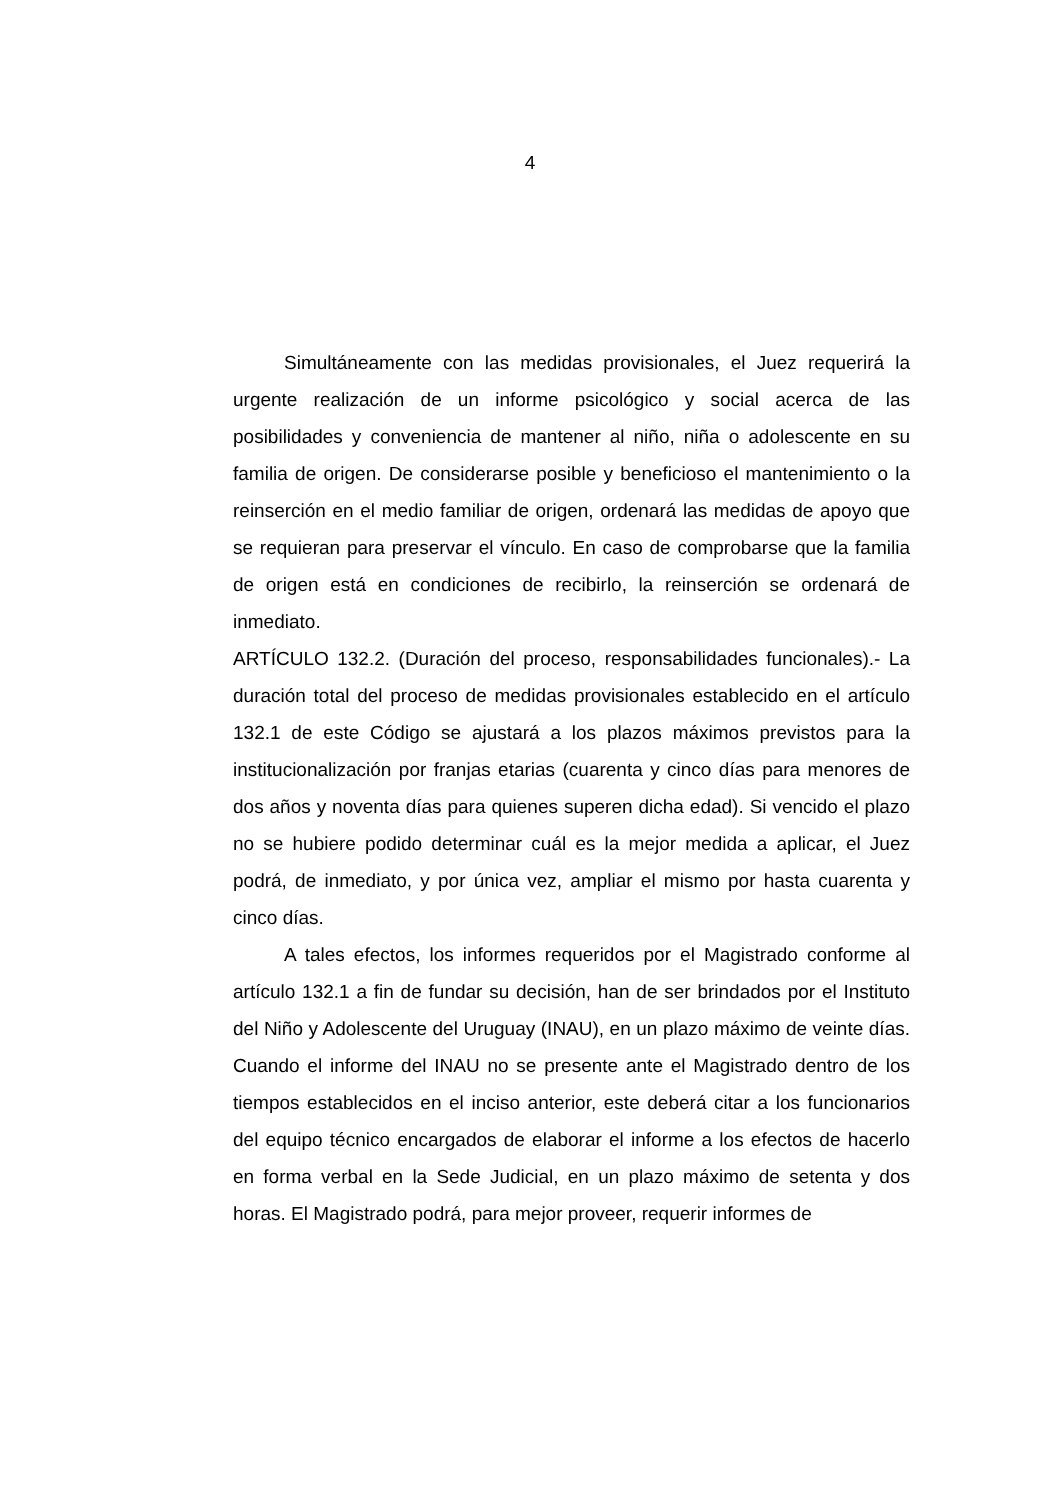4
Simultáneamente con las medidas provisionales, el Juez requerirá la urgente realización de un informe psicológico y social acerca de las posibilidades y conveniencia de mantener al niño, niña o adolescente en su familia de origen. De considerarse posible y beneficioso el mantenimiento o la reinserción en el medio familiar de origen, ordenará las medidas de apoyo que se requieran para preservar el vínculo. En caso de comprobarse que la familia de origen está en condiciones de recibirlo, la reinserción se ordenará de inmediato.
ARTÍCULO 132.2. (Duración del proceso, responsabilidades funcionales).- La duración total del proceso de medidas provisionales establecido en el artículo 132.1 de este Código se ajustará a los plazos máximos previstos para la institucionalización por franjas etarias (cuarenta y cinco días para menores de dos años y noventa días para quienes superen dicha edad). Si vencido el plazo no se hubiere podido determinar cuál es la mejor medida a aplicar, el Juez podrá, de inmediato, y por única vez, ampliar el mismo por hasta cuarenta y cinco días.
A tales efectos, los informes requeridos por el Magistrado conforme al artículo 132.1 a fin de fundar su decisión, han de ser brindados por el Instituto del Niño y Adolescente del Uruguay (INAU), en un plazo máximo de veinte días. Cuando el informe del INAU no se presente ante el Magistrado dentro de los tiempos establecidos en el inciso anterior, este deberá citar a los funcionarios del equipo técnico encargados de elaborar el informe a los efectos de hacerlo en forma verbal en la Sede Judicial, en un plazo máximo de setenta y dos horas. El Magistrado podrá, para mejor proveer, requerir informes de